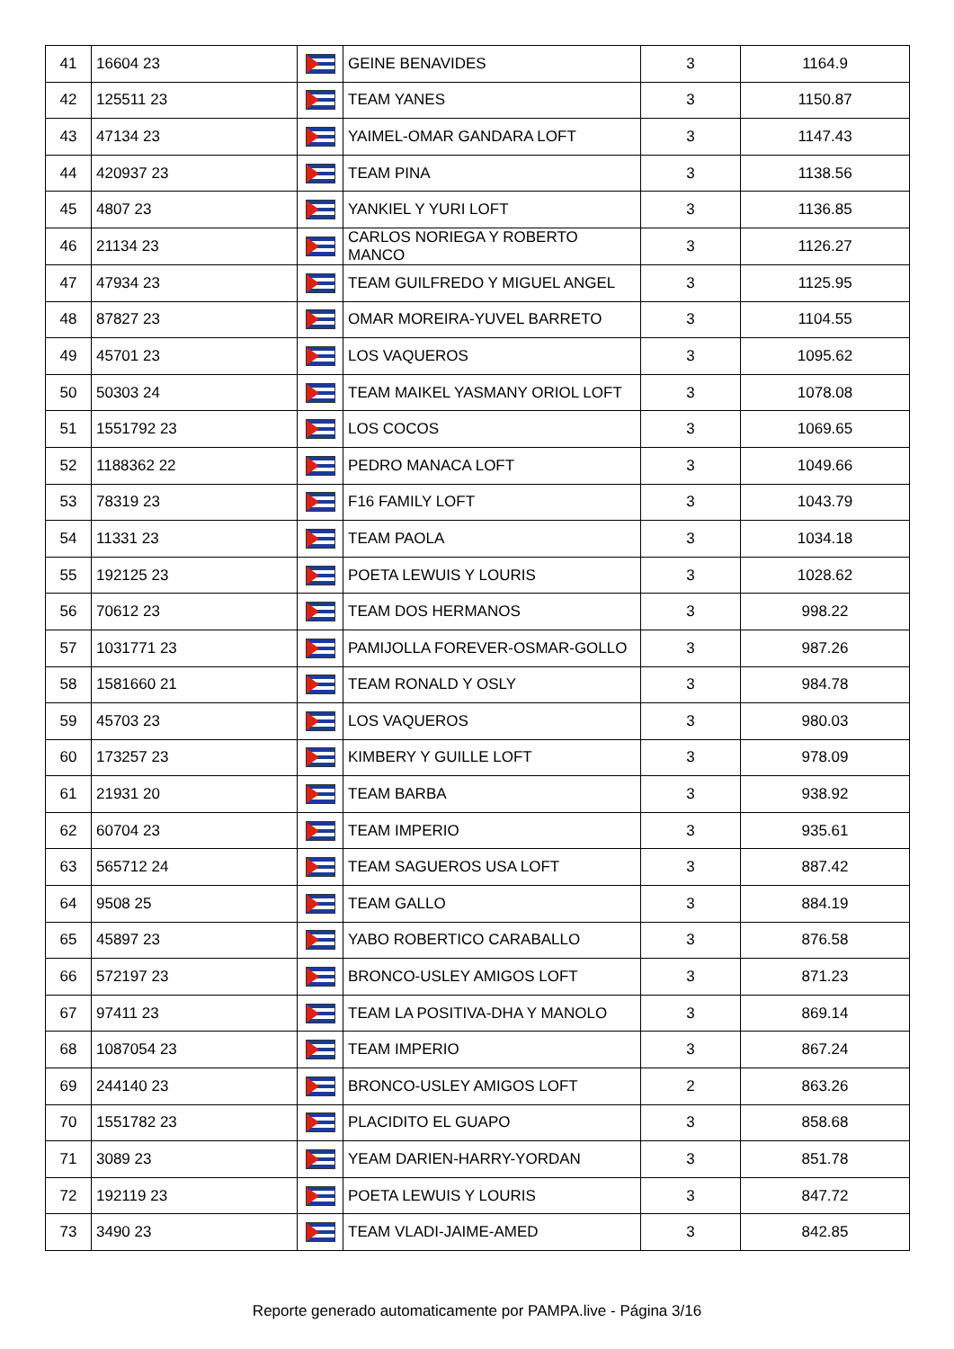| 41 | 16604 23 | | GEINE BENAVIDES | 3 | 1164.9 |
| 42 | 125511 23 | | TEAM YANES | 3 | 1150.87 |
| 43 | 47134 23 | | YAIMEL-OMAR GANDARA LOFT | 3 | 1147.43 |
| 44 | 420937 23 | | TEAM PINA | 3 | 1138.56 |
| 45 | 4807 23 | | YANKIEL Y YURI LOFT | 3 | 1136.85 |
| 46 | 21134 23 | | CARLOS NORIEGA Y ROBERTO MANCO | 3 | 1126.27 |
| 47 | 47934 23 | | TEAM GUILFREDO Y MIGUEL ANGEL | 3 | 1125.95 |
| 48 | 87827 23 | | OMAR MOREIRA-YUVEL BARRETO | 3 | 1104.55 |
| 49 | 45701 23 | | LOS VAQUEROS | 3 | 1095.62 |
| 50 | 50303 24 | | TEAM MAIKEL YASMANY ORIOL LOFT | 3 | 1078.08 |
| 51 | 1551792 23 | | LOS COCOS | 3 | 1069.65 |
| 52 | 1188362 22 | | PEDRO MANACA LOFT | 3 | 1049.66 |
| 53 | 78319 23 | | F16 FAMILY LOFT | 3 | 1043.79 |
| 54 | 11331 23 | | TEAM PAOLA | 3 | 1034.18 |
| 55 | 192125 23 | | POETA LEWUIS Y LOURIS | 3 | 1028.62 |
| 56 | 70612 23 | | TEAM DOS HERMANOS | 3 | 998.22 |
| 57 | 1031771 23 | | PAMIJOLLA FOREVER-OSMAR-GOLLO | 3 | 987.26 |
| 58 | 1581660 21 | | TEAM RONALD Y OSLY | 3 | 984.78 |
| 59 | 45703 23 | | LOS VAQUEROS | 3 | 980.03 |
| 60 | 173257 23 | | KIMBERY Y GUILLE LOFT | 3 | 978.09 |
| 61 | 21931 20 | | TEAM BARBA | 3 | 938.92 |
| 62 | 60704 23 | | TEAM IMPERIO | 3 | 935.61 |
| 63 | 565712 24 | | TEAM SAGUEROS USA LOFT | 3 | 887.42 |
| 64 | 9508 25 | | TEAM GALLO | 3 | 884.19 |
| 65 | 45897 23 | | YABO ROBERTICO CARABALLO | 3 | 876.58 |
| 66 | 572197 23 | | BRONCO-USLEY AMIGOS LOFT | 3 | 871.23 |
| 67 | 97411 23 | | TEAM LA POSITIVA-DHA Y MANOLO | 3 | 869.14 |
| 68 | 1087054 23 | | TEAM IMPERIO | 3 | 867.24 |
| 69 | 244140 23 | | BRONCO-USLEY AMIGOS LOFT | 2 | 863.26 |
| 70 | 1551782 23 | | PLACIDITO EL GUAPO | 3 | 858.68 |
| 71 | 3089 23 | | YEAM DARIEN-HARRY-YORDAN | 3 | 851.78 |
| 72 | 192119 23 | | POETA LEWUIS Y LOURIS | 3 | 847.72 |
| 73 | 3490 23 | | TEAM VLADI-JAIME-AMED | 3 | 842.85 |
Reporte generado automaticamente por PAMPA.live - Página 3/16